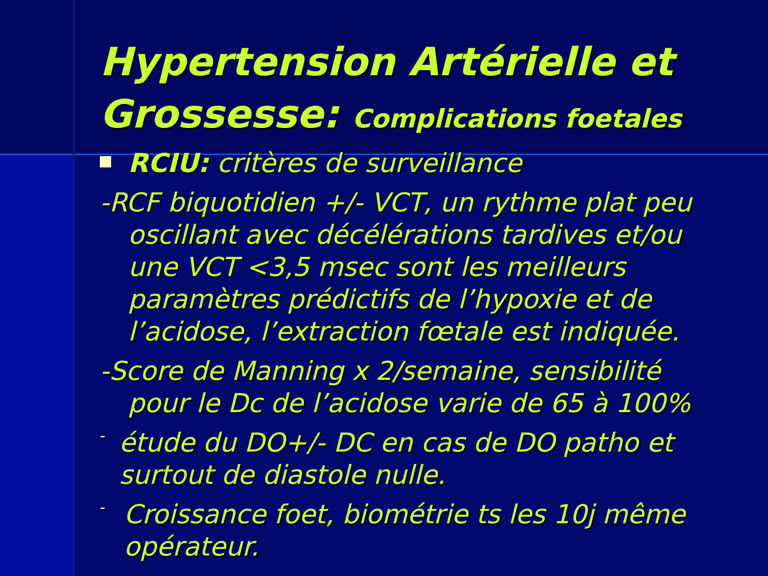Hypertension Artérielle et Grossesse: Complications foetales
RCIU: critères de surveillance
-RCF biquotidien +/- VCT, un rythme plat peu oscillant avec décélérations tardives et/ou une VCT <3,5 msec sont les meilleurs paramètres prédictifs de l’hypoxie et de l’acidose, l’extraction fœtale est indiquée.
-Score de Manning x 2/semaine, sensibilité pour le Dc de l’acidose varie de 65 à 100%
-
étude du DO+/- DC en cas de DO patho et surtout de diastole nulle.
-
Croissance foet, biométrie ts les 10j même opérateur.